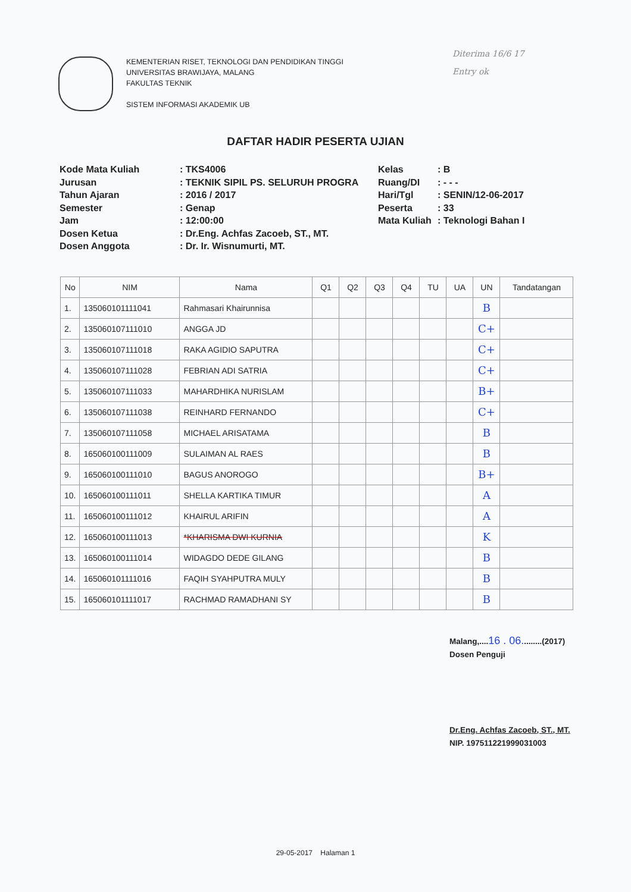KEMENTERIAN RISET, TEKNOLOGI DAN PENDIDIKAN TINGGI
UNIVERSITAS BRAWIJAYA, MALANG
FAKULTAS TEKNIK
SISTEM INFORMASI AKADEMIK UB
Diterima 16/6 17
Entry ok
DAFTAR HADIR PESERTA UJIAN
Kode Mata Kuliah
Jurusan
Tahun Ajaran
Semester
Jam
Dosen Ketua
Dosen Anggota
: TKS4006
: TEKNIK SIPIL PS. SELURUH PROGRA
: 2016 / 2017
: Genap
: 12:00:00
: Dr.Eng. Achfas Zacoeb, ST., MT.
: Dr. Ir. Wisnumurti, MT.
Kelas
Ruang/DI
Hari/Tgl
Peserta
Mata Kuliah
: B
: - - -
: SENIN/12-06-2017
: 33
: Teknologi Bahan I
| No | NIM | Nama | Q1 | Q2 | Q3 | Q4 | TU | UA | UN | Tandatangan |
| --- | --- | --- | --- | --- | --- | --- | --- | --- | --- | --- |
| 1. | 135060101111041 | Rahmasari Khairunnisa | | | | | | | B | |
| 2. | 135060107111010 | ANGGA JD | | | | | | | C+ | |
| 3. | 135060107111018 | RAKA AGIDIO SAPUTRA | | | | | | | C+ | |
| 4. | 135060107111028 | FEBRIAN ADI SATRIA | | | | | | | C+ | |
| 5. | 135060107111033 | MAHARDHIKA NURISLAM | | | | | | | B+ | |
| 6. | 135060107111038 | REINHARD FERNANDO | | | | | | | C+ | |
| 7. | 135060107111058 | MICHAEL ARISATAMA | | | | | | | B | |
| 8. | 165060100111009 | SULAIMAN AL RAES | | | | | | | B | |
| 9. | 165060100111010 | BAGUS ANOROGO | | | | | | | B+ | |
| 10. | 165060100111011 | SHELLA KARTIKA TIMUR | | | | | | | A | |
| 11. | 165060100111012 | KHAIRUL ARIFIN | | | | | | | A | |
| 12. | 165060100111013 | *KHARISMA DWI KURNIA | | | | | | | K | |
| 13. | 165060100111014 | WIDAGDO DEDE GILANG | | | | | | | B | |
| 14. | 165060101111016 | FAQIH SYAHPUTRA MULY | | | | | | | B | |
| 15. | 165060101111017 | RACHMAD RAMADHANI SY | | | | | | | B | |
Malang,....16 . 06.........(2017)
Dosen Penguji
Dr.Eng. Achfas Zacoeb, ST., MT.
NIP. 197511221999031003
29-05-2017 Halaman 1